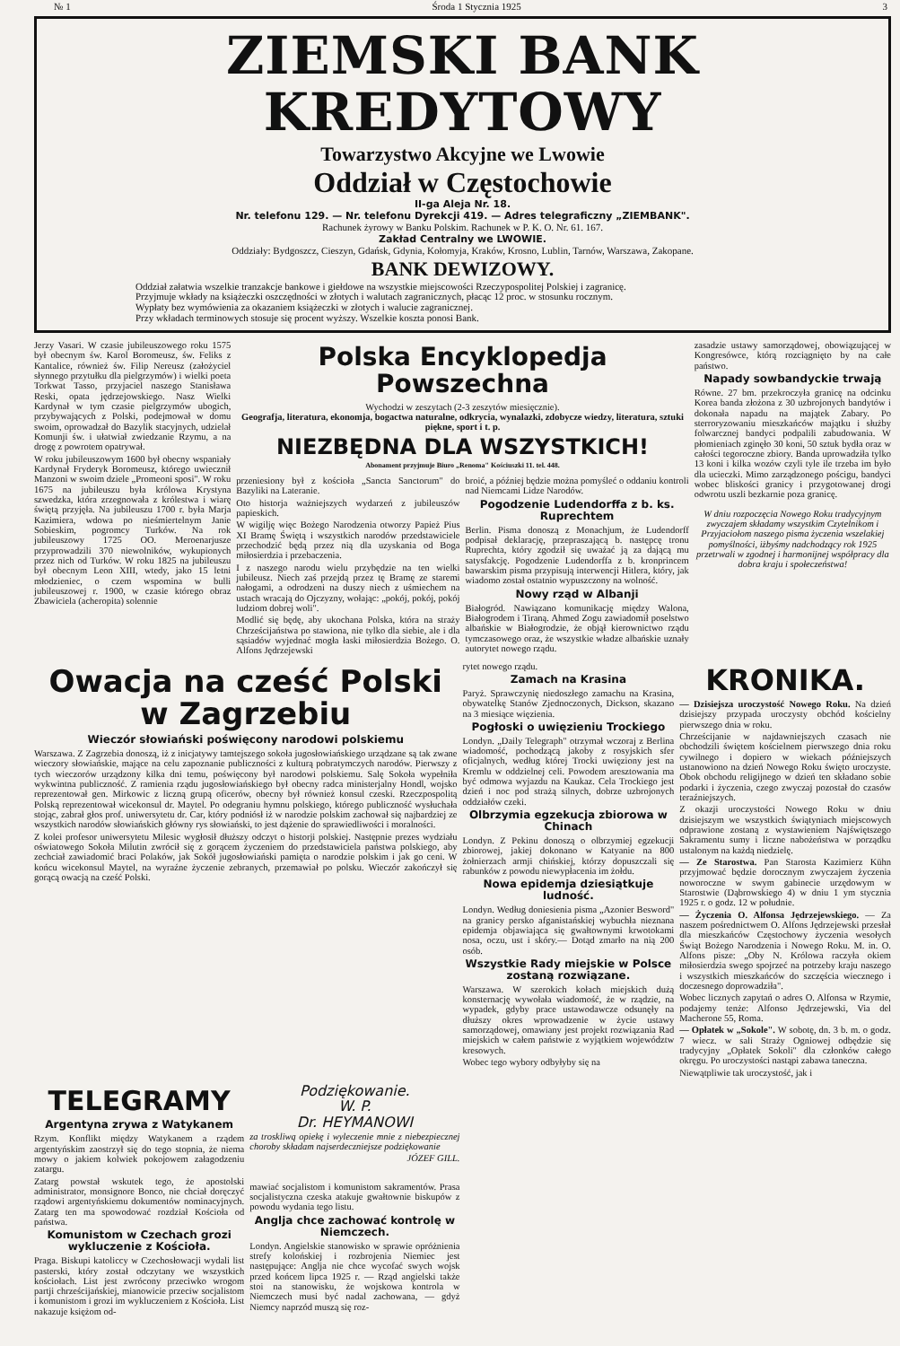№ 1 Środa 1 Stycznia 1925 3
ZIEMSKI BANK KREDYTOWY
Towarzystwo Akcyjne we Lwowie
Oddział w Częstochowie
II-ga Aleja Nr. 18.
Nr. telefonu 129. — Nr. telefonu Dyrekcji 419. — Adres telegraficzny „ZIEMBANK".
Rachunek żyrowy w Banku Polskim. Rachunek w P. K. O. Nr. 61. 167.
Zakład Centralny we LWOWIE.
Oddziały: Bydgoszcz, Cieszyn, Gdańsk, Gdynia, Kołomyja, Kraków, Krosno, Lublin, Tarnów, Warszawa, Zakopane.
BANK DEWIZOWY.
Oddział załatwia wszelkie tranzakcje bankowe i giełdowe na wszystkie miejscowości Rzeczypospolitej Polskiej i zagranicę.
Przyjmuje wkłady na książeczki oszczędności w złotych i walutach zagranicznych, płacąc 12 proc. w stosunku rocznym.
Wypłaty bez wymówienia za okazaniem książeczki w złotych i walucie zagranicznej.
Przy wkładach terminowych stosuje się procent wyższy. Wszelkie koszta ponosi Bank.
Jerzy Vasari. W czasie jubileuszowego roku 1575 był obecnym św. Karol Boromeusz, św. Feliks z Kantalice, również św. Filip Nereusz (założyciel słynnego przytułku dla pielgrzymów) i wielki poeta Torkwat Tasso, przyjaciel naszego Stanisława Reski, opata jędrzejowskiego. Nasz Wielki Kardynał w tym czasie pielgrzymów ubogich, przybywających z Polski, podejmował w domu swoim, oprowadzał do Bazylik stacyjnych, udzielał Komunji św. i ułatwiał zwiedzanie Rzymu, a na drogę z powrotem opatrywał.
W roku jubileuszowym 1600 był obecny wspaniały Kardynał Fryderyk Boromeusz, którego uwiecznił Manzoni w swoim dziele „Promeoni sposi". W roku 1675 na jubileuszu była królowa Krystyna szwedzka, która zrzegnowała z królestwa i wiarę świętą przyjęła. Na jubileuszu 1700 r. była Marja Kazimiera, wdowa po nieśmiertelnym Janie Sobieskim, pogromcy Turków. Na rok jubileuszowy 1725 OO. Meroenarjusze przyprowadzili 370 niewolników, wykupionych przez nich od Turków. W roku 1825 na jubileuszu był obecnym Leon XIII, wtedy, jako 15 letni młodzieniec, o czem wspomina w bulli jubileuszowej r. 1900, w czasie którego obraz Zbawiciela (acheropita) solennie
Polska Encyklopedja Powszechna
Wychodzi w zeszytach (2-3 zeszytów miesięcznie).
Geografja, literatura, ekonomja, bogactwa naturalne, odkrycia, wynalazki, zdobycze wiedzy, literatura, sztuki piękne, sport i t. p.
NIEZBĘDNA DLA WSZYSTKICH!
Abonament przyjmuje Biuro „Renoma" Kościuszki 11. tel. 448.
przeniesiony był z kościoła „Sancta Sanctorum" do Bazyliki na Lateranie.
Oto historja ważniejszych wydarzeń z jubileuszów papieskich.
W wigilję więc Bożego Narodzenia otworzy Papież Pius XI Bramę Świętą i wszystkich narodów przedstawiciele przechodzić będą przez nią dla uzyskania od Boga miłosierdzia i przebaczenia.
I z naszego narodu wielu przybędzie na ten wielki jubileusz. Niech zaś przejdą przez tę Bramę ze staremi nałogami, a odrodzeni na duszy niech z uśmiechem na ustach wracają do Ojczyzny, wołając: „pokój, pokój, pokój ludziom dobrej woli".
Modlić się będę, aby ukochana Polska, która na straży Chrześcijaństwa po stawiona, nie tylko dla siebie, ale i dla sąsiadów wyjednać mogła łaski miłosierdzia Bożego. O. Alfons Jędrzejewski
broić, a później będzie można pomyśleć o oddaniu kontroli nad Niemcami Lidze Narodów.
Pogodzenie Ludendorffa z b. ks. Ruprechtem
Berlin. Pisma donoszą z Monachjum, że Ludendorff podpisał deklarację, przepraszającą b. następcę tronu Ruprechta, który zgodził się uważać ją za dającą mu satysfakcję. Pogodzenie Ludendorffa z b. kronprincem bawarskim pisma przypisują interwencji Hitlera, który, jak wiadomo został ostatnio wypuszczony na wolność.
Nowy rząd w Albanji
Białogród. Nawiązano komunikację między Walona, Białogrodem i Tiraną. Ahmed Zogu zawiadomił poselstwo albańskie w Białogrodzie, że objął kierownictwo rządu tymczasowego oraz, że wszystkie władze albańskie uznały autorytet nowego rządu.
zasadzie ustawy samorządowej, obowiązującej w Kongresówce, którą rozciągnięto by na całe państwo.
Napady sowbandyckie trwają
Równe. 27 bm. przekroczyła granicę na odcinku Korea banda złożona z 30 uzbrojonych bandytów i dokonała napadu na majątek Zabary. Po sterroryzowaniu mieszkańców majątku i służby folwarcznej bandyci podpalili zabudowania. W płomieniach zginęło 30 koni, 50 sztuk bydła oraz w całości tegoroczne zbiory. Banda uprowadziła tylko 13 koni i kilka wozów czyli tyle ile trzeba im było dla ucieczki. Mimo zarządzonego pościgu, bandyci wobec bliskości granicy i przygotowanej drogi odwrotu uszli bezkarnie poza granicę.
W dniu rozpoczęcia Nowego Roku tradycyjnym zwyczajem składamy wszystkim Czytelnikom i Przyjaciołom naszego pisma życzenia wszelakiej pomyślności, iżbyśmy nadchodzący rok 1925 przetrwali w zgodnej i harmonijnej współpracy dla dobra kraju i społeczeństwa!
Owacja na cześć Polski w Zagrzebiu
Wieczór słowiański poświęcony narodowi polskiemu
Warszawa. Z Zagrzebia donoszą, iż z inicjatywy tamtejszego sokoła jugosłowiańskiego urządzane są tak zwane wieczory słowiańskie, mające na celu zapoznanie publiczności z kulturą pobratymczych narodów. Pierwszy z tych wieczorów urządzony kilka dni temu, poświęcony był narodowi polskiemu. Salę Sokoła wypełniła wykwintna publiczność. Z ramienia rządu jugosłowiańskiego był obecny radca ministerjalny Hondl, wojsko reprezentował gen. Mirkowic z liczną grupą oficerów, obecny był również konsul czeski. Rzeczpospolitą Polską reprezentował wicekonsul dr. Maytel. Po odegraniu hymnu polskiego, którego publiczność wysłuchała stojąc, zabrał głos prof. uniwersytetu dr. Car, który podniósł iż w narodzie polskim zachował się najbardziej ze wszystkich narodów słowiańskich główny rys słowiański, to jest dążenie do sprawiedliwości i moralności.
Z kolei profesor uniwersytetu Milesic wygłosił dłuższy odczyt o historji polskiej. Następnie prezes wydziału oświatowego Sokoła Milutin zwrócił się z gorącem życzeniem do przedstawiciela państwa polskiego, aby zechciał zawiadomić braci Polaków, jak Sokół jugosłowiański pamięta o narodzie polskim i jak go ceni. W końcu wicekonsul Maytel, na wyraźne życzenie zebranych, przemawiał po polsku. Wieczór zakończył się gorącą owacją na cześć Polski.
rytet nowego rządu.
Zamach na Krasina
Paryż. Sprawczynię niedoszłego zamachu na Krasina, obywatelkę Stanów Zjednoczonych, Dickson, skazano na 3 miesiące więzienia.
Pogłoski o uwięzieniu Trockiego
Londyn. „Daily Telegraph" otrzymał wczoraj z Berlina wiadomość, pochodzącą jakoby z rosyjskich sfer oficjalnych, według której Trocki uwięziony jest na Kremlu w oddzielnej celi. Powodem aresztowania ma być odmowa wyjazdu na Kaukaz. Cela Trockiego jest dzień i noc pod strażą silnych, dobrze uzbrojonych oddziałów czeki.
Olbrzymia egzekucja zbiorowa w Chinach
Londyn. Z Pekinu donoszą o olbrzymiej egzekucji zbiorowej, jakiej dokonano w Katyanie na 800 żołnierzach armji chińskiej, którzy dopuszczali się rabunków z powodu niewypłacenia im żołdu.
Nowa epidemja dziesiątkuje ludność.
Londyn. Według doniesienia pisma „Azonier Besword" na granicy persko afganistańskiej wybuchła nieznana epidemja objawiająca się gwałtownymi krwotokami nosa, oczu, ust i skóry.— Dotąd zmarło na nią 200 osób.
Wszystkie Rady miejskie w Polsce zostaną rozwiązane.
Warszawa. W szerokich kołach miejskich dużą konsternację wywołała wiadomość, że w rządzie, na wypadek, gdyby prace ustawodawcze odsunęły na dłuższy okres wprowadzenie w życie ustawy samorządowej, omawiany jest projekt rozwiązania Rad miejskich w całem państwie z wyjątkiem województw kresowych.
Wobec tego wybory odbyłyby się na
KRONIKA.
— Dzisiejsza uroczystość Nowego Roku. Na dzień dzisiejszy przypada uroczysty obchód kościelny pierwszego dnia w roku.
Chrześcijanie w najdawniejszych czasach nie obchodzili świętem kościelnem pierwszego dnia roku cywilnego i dopiero w wiekach późniejszych ustanowiono na dzień Nowego Roku święto uroczyste. Obok obchodu religijnego w dzień ten składano sobie podarki i życzenia, czego zwyczaj pozostał do czasów teraźniejszych.
Z okazji uroczystości Nowego Roku w dniu dzisiejszym we wszystkich świątyniach miejscowych odprawione zostaną z wystawieniem Najświętszego Sakramentu sumy i liczne nabożeństwa w porządku ustalonym na każdą niedzielę.
— Ze Starostwa. Pan Starosta Kazimierz Kühn przyjmować będzie dorocznym zwyczajem życzenia noworoczne w swym gabinecie urzędowym w Starostwie (Dąbrowskiego 4) w dniu 1 ym stycznia 1925 r. o godz. 12 w południe.
— Życzenia O. Alfonsa Jędrzejewskiego. — Za naszem pośrednictwem O. Alfons Jędrzejewski przesłał dla mieszkańców Częstochowy życzenia wesołych Świąt Bożego Narodzenia i Nowego Roku. M. in. O. Alfons pisze: „Oby N. Królowa raczyła okiem miłosierdzia swego spojrzeć na potrzeby kraju naszego i wszystkich mieszkańców do szczęścia wiecznego i doczesnego doprowadziła".
Wobec licznych zapytań o adres O. Alfonsa w Rzymie, podajemy tenże: Alfonso Jędrzejewski, Via del Macherone 55, Roma.
— Opłatek w „Sokole". W sobotę, dn. 3 b. m. o godz. 7 wiecz. w sali Straży Ogniowej odbędzie się tradycyjny „Opłatek Sokoli" dla członków całego okręgu. Po uroczystości nastąpi zabawa taneczna.
Niewątpliwie tak uroczystość, jak i
TELEGRAMY
Argentyna zrywa z Watykanem
Rzym. Konflikt między Watykanem a rządem argentyńskim zaostrzył się do tego stopnia, że niema mowy o jakiem kolwiek pokojowem załagodzeniu zatargu.
Zatarg powstał wskutek tego, że apostolski administrator, monsignore Bonco, nie chciał doręczyć rządowi argentyńskiemu dokumentów nominacyjnych. Zatarg ten ma spowodować rozdział Kościoła od państwa.
Komunistom w Czechach grozi wykluczenie z Kościoła.
Praga. Biskupi katoliccy w Czechosłowacji wydali list pasterski, który został odczytany we wszystkich kościołach. List jest zwrócony przeciwko wrogom partji chrześcijańskiej, mianowicie przeciw socjalistom i komunistom i grozi im wykluczeniem z Kościoła. List nakazuje księżom od-
Podziękowanie.
W. P.
Dr. HEYMANOWI
za troskliwą opiekę i wyleczenie mnie z niebezpiecznej choroby składam najserdeczniejsze podziękowanie
JÓZEF GILL.
mawiać socjalistom i komunistom sakramentów. Prasa socjalistyczna czeska atakuje gwałtownie biskupów z powodu wydania tego listu.
Anglja chce zachować kontrolę w Niemczech.
Londyn. Angielskie stanowisko w sprawie opróżnienia strefy kolońskiej i rozbrojenia Niemiec jest następujące: Anglja nie chce wycofać swych wojsk przed końcem lipca 1925 r. — Rząd angielski także stoi na stanowisku, że wojskowa kontrola w Niemczech musi być nadal zachowana, — gdyż Niemcy naprzód muszą się roz-